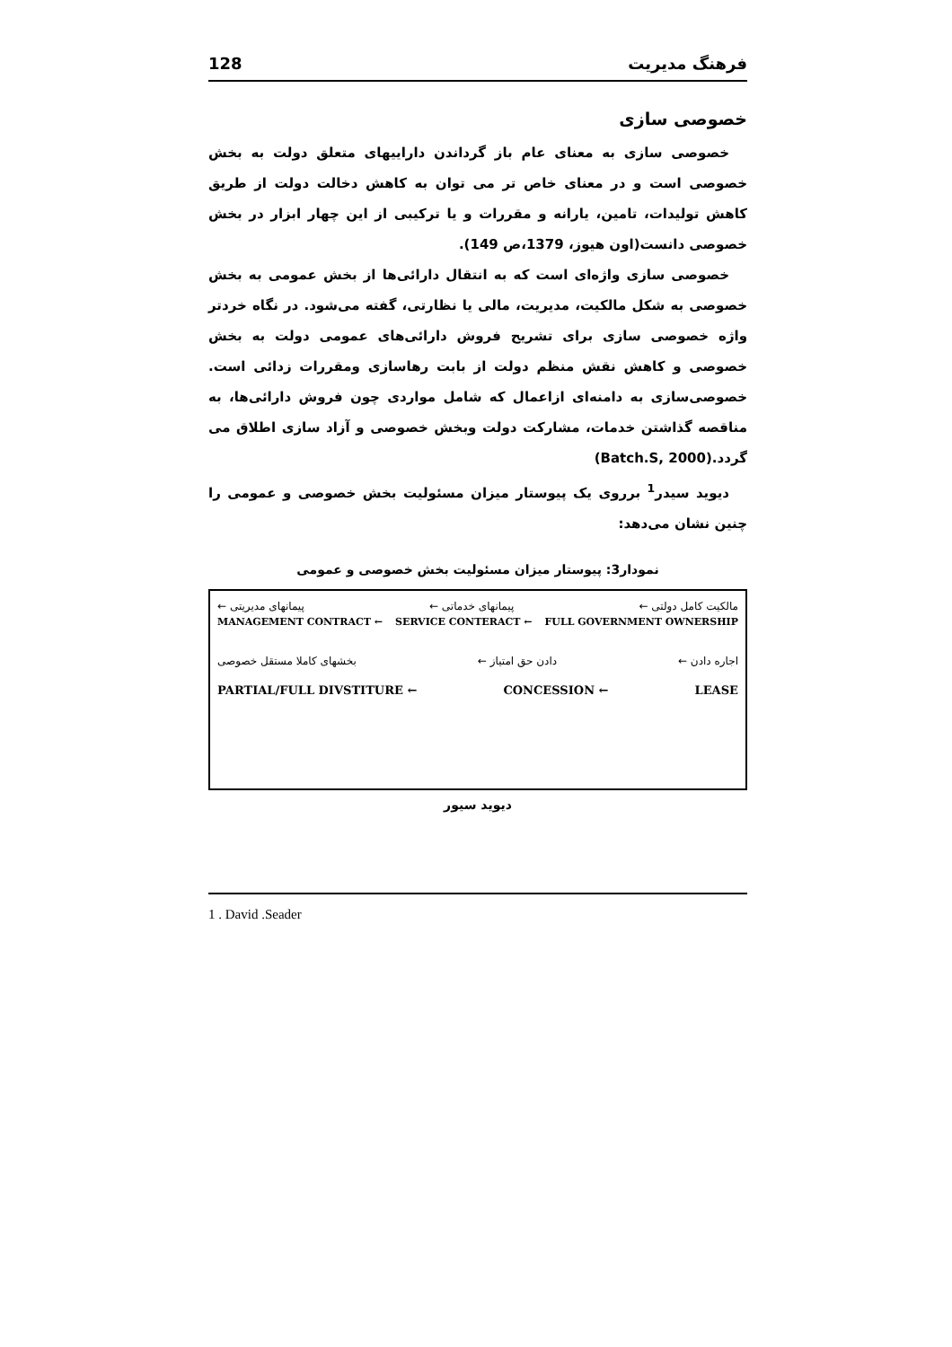فرهنگ مدیریت 128
خصوصی سازی
خصوصی سازی به معنای عام باز گرداندن داراییهای متعلق دولت به بخش خصوصی است و در معنای خاص تر می توان به کاهش دخالت دولت از طریق کاهش تولیدات، تامین، یارانه و مقررات و یا ترکیبی از این چهار ابزار در بخش خصوصی دانست(اون هیوز، 1379،ص 149).
خصوصی سازی واژه‌ای است که به انتقال دارائی‌ها از بخش عمومی به بخش خصوصی به شکل مالکیت، مدیریت، مالی یا نظارتی، گفته می‌شود. در نگاه خردتر واژه خصوصی سازی برای تشریح فروش دارائی‌های عمومی دولت به بخش خصوصی و کاهش نقش منظم دولت از بابت رهاسازی ومقررات زدائی است. خصوصی‌سازی به دامنه‌ای ازاعمال که شامل مواردی چون فروش دارائی‌ها، به مناقصه گذاشتن خدمات، مشارکت دولت وبخش خصوصی و آزاد سازی اطلاق می گردد.(Batch.S, 2000)
دیوید سیدر<sup>1</sup> برروی یک پیوستار میزان مسئولیت بخش خصوصی و عمومی را چنین نشان می‌دهد:
نمودار3: پیوستار میزان مسئولیت بخش خصوصی و عمومی
مالکیت کامل دولتی ← پیمانهای خدماتی ← پیمانهای مدیریتی ←
MANAGEMENT CONTRACT ← SERVICE CONTERACT ← FULL GOVERNMENT OWNERSHIP
اجاره دادن ← دادن حق امتیاز ← بخشهای کاملا مستقل خصوصی
PARTIAL/FULL DIVSTITURE ← CONCESSION ← LEASE
دیوید سیور
1 . David .Seader